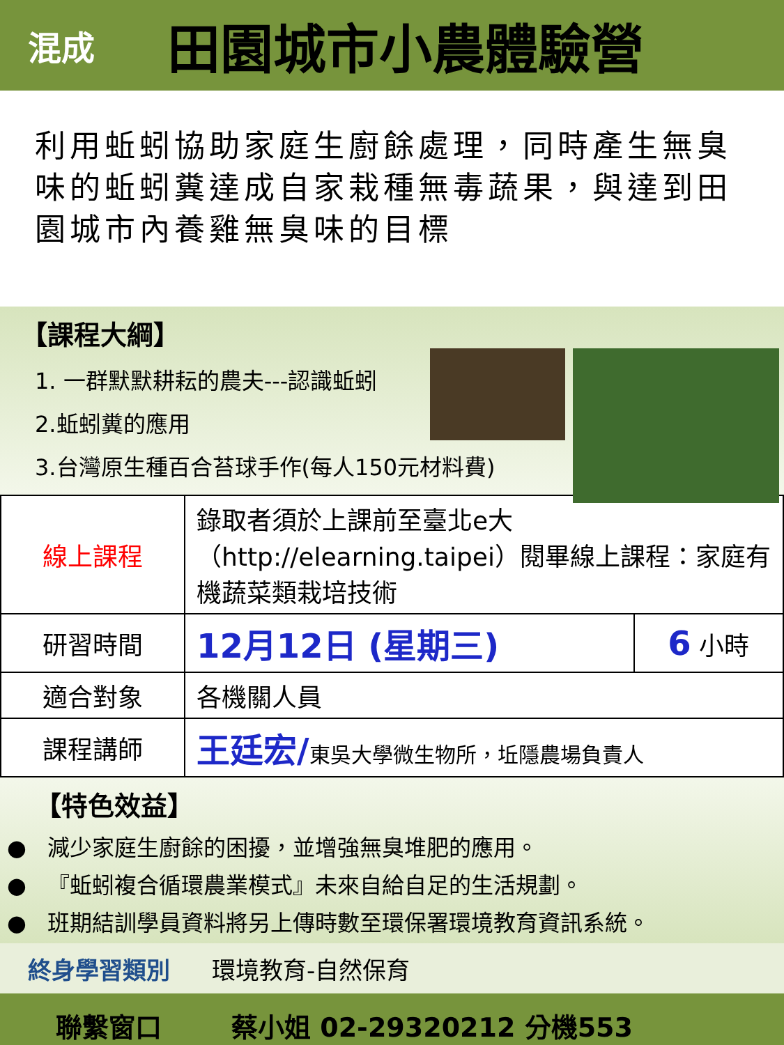混成
田園城市小農體驗營
利用蚯蚓協助家庭生廚餘處理，同時產生無臭味的蚯蚓糞達成自家栽種無毒蔬果，與達到田園城市內養雞無臭味的目標
【課程大綱】
1. 一群默默耕耘的農夫---認識蚯蚓
2.蚯蚓糞的應用
3.台灣原生種百合苔球手作(每人150元材料費)
| 線上課程 | 錄取者須於上課前至臺北e大（http://elearning.taipei）閱畢線上課程：家庭有機蔬菜類栽培技術 | |
| 研習時間 | 12月12日 (星期三) | 6 小時 |
| 適合對象 | 各機關人員 | |
| 課程講師 | 王廷宏/ 東吳大學微生物所，坵隱農場負責人 | |
【特色效益】
● 減少家庭生廚餘的困擾，並增強無臭堆肥的應用。
● 『蚯蚓複合循環農業模式』未來自給自足的生活規劃。
● 班期結訓學員資料將另上傳時數至環保署環境教育資訊系統。
終身學習類別 環境教育-自然保育
聯繫窗口 蔡小姐 02-29320212 分機553